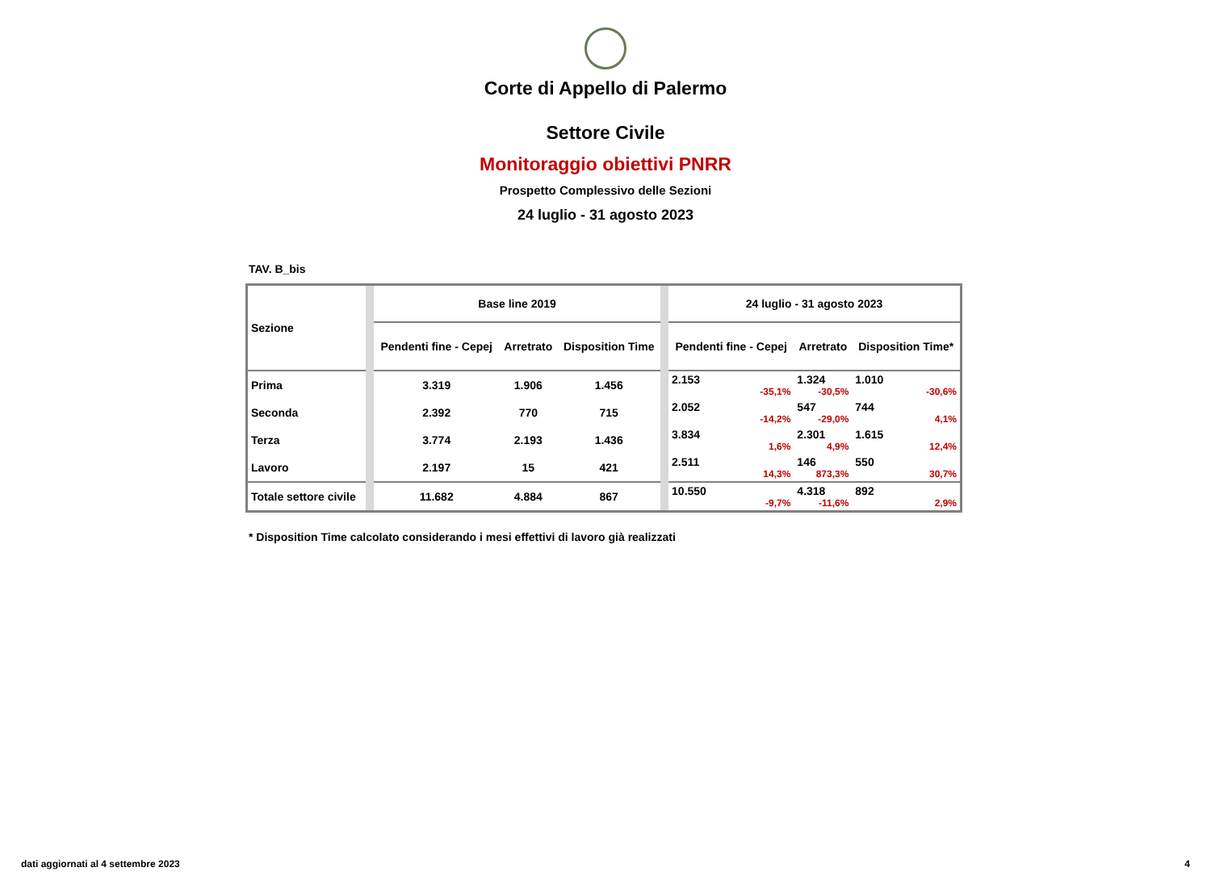Corte di Appello di Palermo
Settore Civile
Monitoraggio obiettivi PNRR
Prospetto Complessivo delle Sezioni
24 luglio - 31 agosto 2023
TAV. B_bis
| Sezione | | Base line 2019 | | | | 24 luglio - 31 agosto 2023 | | |
| | | Pendenti fine - Cepej | Arretrato | Disposition Time | | Pendenti fine - Cepej | Arretrato | Disposition Time* |
| Prima | | 3.319 | 1.906 | 1.456 | | 2.153 -35,1% | 1.324 -30,5% | 1.010 -30,6% |
| Seconda | | 2.392 | 770 | 715 | | 2.052 -14,2% | 547 -29,0% | 744 4,1% |
| Terza | | 3.774 | 2.193 | 1.436 | | 3.834 1,6% | 2.301 4,9% | 1.615 12,4% |
| Lavoro | | 2.197 | 15 | 421 | | 2.511 14,3% | 146 873,3% | 550 30,7% |
| Totale settore civile | | 11.682 | 4.884 | 867 | | 10.550 -9,7% | 4.318 -11,6% | 892 2,9% |
* Disposition Time calcolato considerando i mesi effettivi di lavoro già realizzati
dati aggiornati al 4 settembre 2023 4